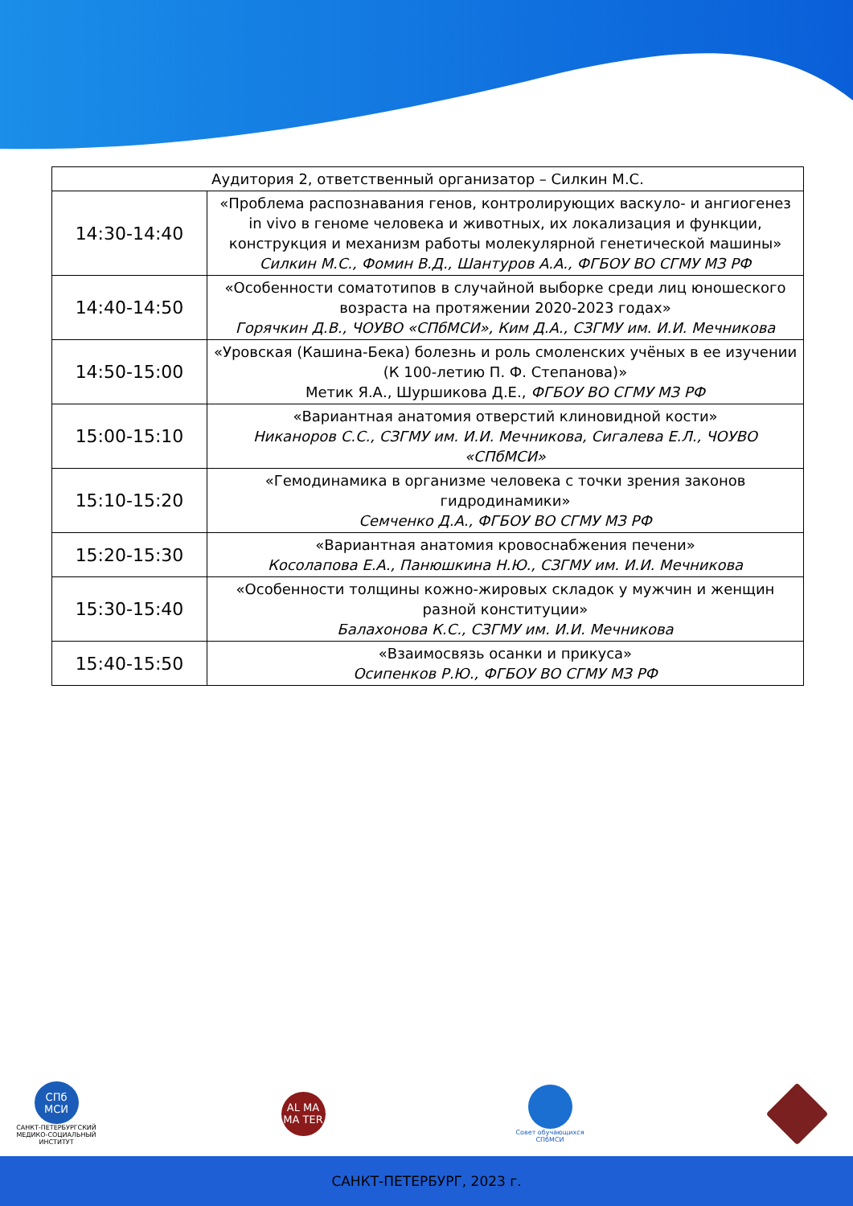| Аудитория 2, ответственный организатор – Силкин М.С. | |
| --- | --- |
| 14:30-14:40 | «Проблема распознавания генов, контролирующих васкуло- и ангиогенез in vivo в геноме человека и животных, их локализация и функции, конструкция и механизм работы молекулярной генетической машины» Силкин М.С., Фомин В.Д., Шантуров А.А., ФГБОУ ВО СГМУ МЗ РФ |
| 14:40-14:50 | «Особенности соматотипов в случайной выборке среди лиц юношеского возраста на протяжении 2020-2023 годах» Горячкин Д.В., ЧОУВО «СПбМСИ», Ким Д.А., СЗГМУ им. И.И. Мечникова |
| 14:50-15:00 | «Уровская (Кашина-Бека) болезнь и роль смоленских учёных в ее изучении (К 100-летию П. Ф. Степанова)» Метик Я.А., Шуршикова Д.Е., ФГБОУ ВО СГМУ МЗ РФ |
| 15:00-15:10 | «Вариантная анатомия отверстий клиновидной кости» Никаноров С.С., СЗГМУ им. И.И. Мечникова, Сигалева Е.Л., ЧОУВО «СПбМСИ» |
| 15:10-15:20 | «Гемодинамика в организме человека с точки зрения законов гидродинамики» Семченко Д.А., ФГБОУ ВО СГМУ МЗ РФ |
| 15:20-15:30 | «Вариантная анатомия кровоснабжения печени» Косолапова Е.А., Панюшкина Н.Ю., СЗГМУ им. И.И. Мечникова |
| 15:30-15:40 | «Особенности толщины кожно-жировых складок у мужчин и женщин разной конституции» Балахонова К.С., СЗГМУ им. И.И. Мечникова |
| 15:40-15:50 | «Взаимосвязь осанки и прикуса» Осипенков Р.Ю., ФГБОУ ВО СГМУ МЗ РФ |
СПб МСИ
САНКТ-ПЕТЕРБУРГСКИЙ МЕДИКО-СОЦИАЛЬНЫЙ ИНСТИТУТ
AL MA MA TER
Совет обучающихся СПбМСИ
САНКТ-ПЕТЕРБУРГ, 2023 г.